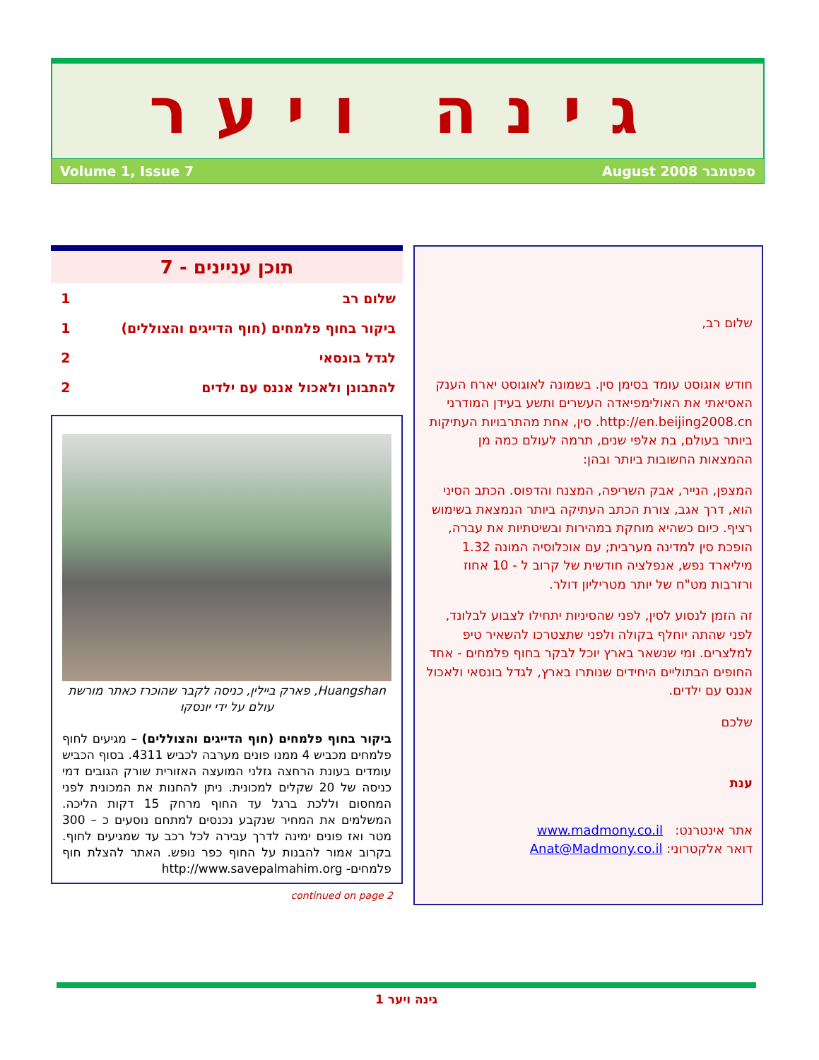גינה ויער
Volume 1, Issue 7 August 2008 ספטמבר
שלום רב,
חודש אוגוסט עומד בסימן סין. בשמונה לאוגוסט יארח הענק האסיאתי את האולימפיאדה העשרים ותשע בעידן המודרני http://en.beijing2008.cn. סין, אחת מהתרבויות העתיקות ביותר בעולם, בת אלפי שנים, תרמה לעולם כמה מן ההמצאות החשובות ביותר ובהן:
המצפן, הנייר, אבק השריפה, המצנח והדפוס. הכתב הסיני הוא, דרך אגב, צורת הכתב העתיקה ביותר הנמצאת בשימוש רציף. כיום כשהיא מוחקת במהירות ובשיטתיות את עברה, הופכת סין למדינה מערבית; עם אוכלוסיה המונה 1.32 מיליארד נפש, אנפלציה חודשית של קרוב ל - 10 אחוז ורזרבות מט"ח של יותר מטריליון דולר.
זה הזמן לנסוע לסין, לפני שהסיניות יתחילו לצבוע לבלונד, לפני שהתה יוחלף בקולה ולפני שתצטרכו להשאיר טיפ למלצרים. ומי שנשאר בארץ יוכל לבקר בחוף פלמחים - אחד החופים הבתוליים היחידים שנותרו בארץ, לגדל בונסאי ולאכול אננס עם ילדים.
שלכם
ענת
אתר אינטרנט: www.madmony.co.il
דואר אלקטרוני: Anat@Madmony.co.il
תוכן עניינים - 7
| שלום רב | 1 |
| ביקור בחוף פלמחים (חוף הדייגים והצוללים) | 1 |
| לגדל בונסאי | 2 |
| להתבונן ולאכול אננס עם ילדים | 2 |
Huangshan, פארק ביילין, כניסה לקבר שהוכרז כאתר מורשת עולם על ידי יונסקו
ביקור בחוף פלמחים (חוף הדייגים והצוללים) – מגיעים לחוף פלמחים מכביש 4 ממנו פונים מערבה לכביש 4311. בסוף הכביש עומדים בעונת הרחצה גזלני המועצה האזורית שורק הגובים דמי כניסה של 20 שקלים למכונית. ניתן להחנות את המכונית לפני המחסום וללכת ברגל עד החוף מרחק 15 דקות הליכה. המשלמים את המחיר שנקבע נכנסים למתחם נוסעים כ – 300 מטר ואז פונים ימינה לדרך עבירה לכל רכב עד שמגיעים לחוף. בקרוב אמור להבנות על החוף כפר נופש. האתר להצלת חוף פלמחים- http://www.savepalmahim.org
continued on page 2
גינה ויער 1